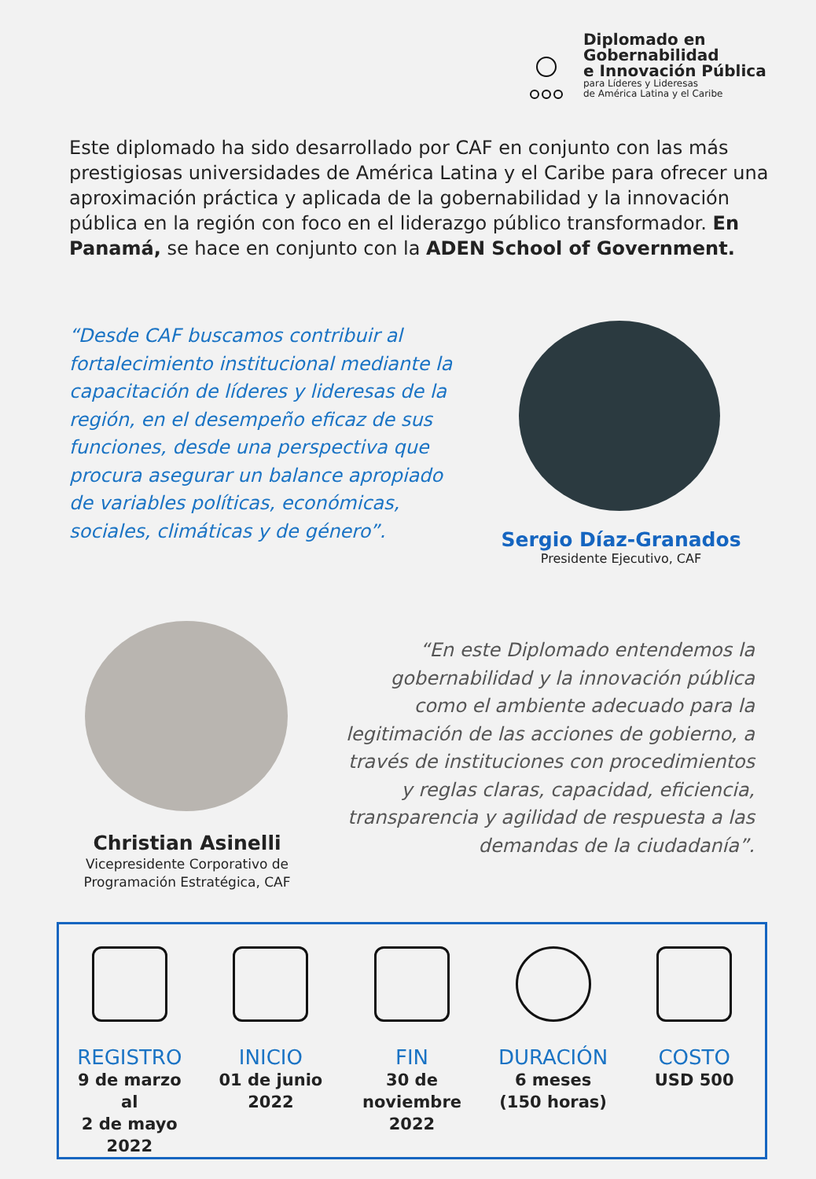Diplomado en
Gobernabilidad
e Innovación Pública
para Líderes y Lideresas
de América Latina y el Caribe
Este diplomado ha sido desarrollado por CAF en conjunto con las más prestigiosas universidades de América Latina y el Caribe para ofrecer una aproximación práctica y aplicada de la gobernabilidad y la innovación pública en la región con foco en el liderazgo público transformador. En Panamá, se hace en conjunto con la ADEN School of Government.
“Desde CAF buscamos contribuir al fortalecimiento institucional mediante la capacitación de líderes y lideresas de la región, en el desempeño eficaz de sus funciones, desde una perspectiva que procura asegurar un balance apropiado de variables políticas, económicas, sociales, climáticas y de género”.
Sergio Díaz-Granados
Presidente Ejecutivo, CAF
Christian Asinelli
Vicepresidente Corporativo de Programación Estratégica, CAF
“En este Diplomado entendemos la gobernabilidad y la innovación pública como el ambiente adecuado para la legitimación de las acciones de gobierno, a través de instituciones con procedimientos y reglas claras, capacidad, eficiencia, transparencia y agilidad de respuesta a las demandas de la ciudadanía”.
REGISTRO
9 de marzo al
2 de mayo
2022
INICIO
01 de junio
2022
FIN
30 de
noviembre
2022
DURACIÓN
6 meses
(150 horas)
COSTO
USD 500